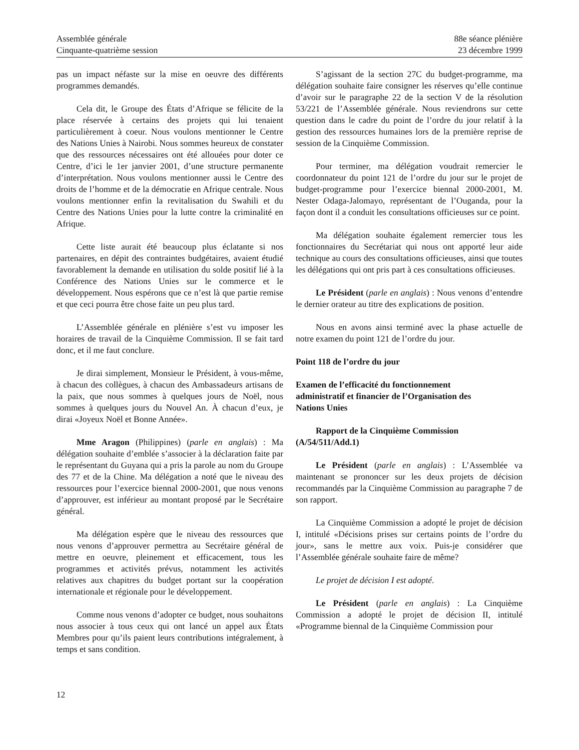Assemblée générale
Cinquante-quatrième session
88e séance plénière
23 décembre 1999
pas un impact néfaste sur la mise en oeuvre des différents programmes demandés.
Cela dit, le Groupe des États d’Afrique se félicite de la place réservée à certains des projets qui lui tenaient particulièrement à coeur. Nous voulons mentionner le Centre des Nations Unies à Nairobi. Nous sommes heureux de constater que des ressources nécessaires ont été allouées pour doter ce Centre, d’ici le 1er janvier 2001, d’une structure permanente d’interprétation. Nous voulons mentionner aussi le Centre des droits de l’homme et de la démocratie en Afrique centrale. Nous voulons mentionner enfin la revitalisation du Swahili et du Centre des Nations Unies pour la lutte contre la criminalité en Afrique.
Cette liste aurait été beaucoup plus éclatante si nos partenaires, en dépit des contraintes budgétaires, avaient étudié favorablement la demande en utilisation du solde positif lié à la Conférence des Nations Unies sur le commerce et le développement. Nous espérons que ce n’est là que partie remise et que ceci pourra être chose faite un peu plus tard.
L’Assemblée générale en plénière s’est vu imposer les horaires de travail de la Cinquième Commission. Il se fait tard donc, et il me faut conclure.
Je dirai simplement, Monsieur le Président, à vous-même, à chacun des collègues, à chacun des Ambassadeurs artisans de la paix, que nous sommes à quelques jours de Noël, nous sommes à quelques jours du Nouvel An. À chacun d’eux, je dirai «Joyeux Noël et Bonne Année».
Mme Aragon (Philippines) (parle en anglais) : Ma délégation souhaite d’emblée s’associer à la déclaration faite par le représentant du Guyana qui a pris la parole au nom du Groupe des 77 et de la Chine. Ma délégation a noté que le niveau des ressources pour l’exercice biennal 2000-2001, que nous venons d’approuver, est inférieur au montant proposé par le Secrétaire général.
Ma délégation espère que le niveau des ressources que nous venons d’approuver permettra au Secrétaire général de mettre en oeuvre, pleinement et efficacement, tous les programmes et activités prévus, notamment les activités relatives aux chapitres du budget portant sur la coopération internationale et régionale pour le développement.
Comme nous venons d’adopter ce budget, nous souhaitons nous associer à tous ceux qui ont lancé un appel aux États Membres pour qu’ils paient leurs contributions intégralement, à temps et sans condition.
S’agissant de la section 27C du budget-programme, ma délégation souhaite faire consigner les réserves qu’elle continue d’avoir sur le paragraphe 22 de la section V de la résolution 53/221 de l’Assemblée générale. Nous reviendrons sur cette question dans le cadre du point de l’ordre du jour relatif à la gestion des ressources humaines lors de la première reprise de session de la Cinquième Commission.
Pour terminer, ma délégation voudrait remercier le coordonnateur du point 121 de l’ordre du jour sur le projet de budget-programme pour l’exercice biennal 2000-2001, M. Nester Odaga-Jalomayo, représentant de l’Ouganda, pour la façon dont il a conduit les consultations officieuses sur ce point.
Ma délégation souhaite également remercier tous les fonctionnaires du Secrétariat qui nous ont apporté leur aide technique au cours des consultations officieuses, ainsi que toutes les délégations qui ont pris part à ces consultations officieuses.
Le Président (parle en anglais) : Nous venons d’entendre le dernier orateur au titre des explications de position.
Nous en avons ainsi terminé avec la phase actuelle de notre examen du point 121 de l’ordre du jour.
Point 118 de l’ordre du jour
Examen de l’efficacité du fonctionnement
administratif et financier de l’Organisation des
Nations Unies
Rapport de la Cinquième Commission
(A/54/511/Add.1)
Le Président (parle en anglais) : L’Assemblée va maintenant se prononcer sur les deux projets de décision recommandés par la Cinquième Commission au paragraphe 7 de son rapport.
La Cinquième Commission a adopté le projet de décision I, intitulé «Décisions prises sur certains points de l’ordre du jour», sans le mettre aux voix. Puis-je considérer que l’Assemblée générale souhaite faire de même?
Le projet de décision I est adopté.
Le Président (parle en anglais) : La Cinquième Commission a adopté le projet de décision II, intitulé «Programme biennal de la Cinquième Commission pour
12